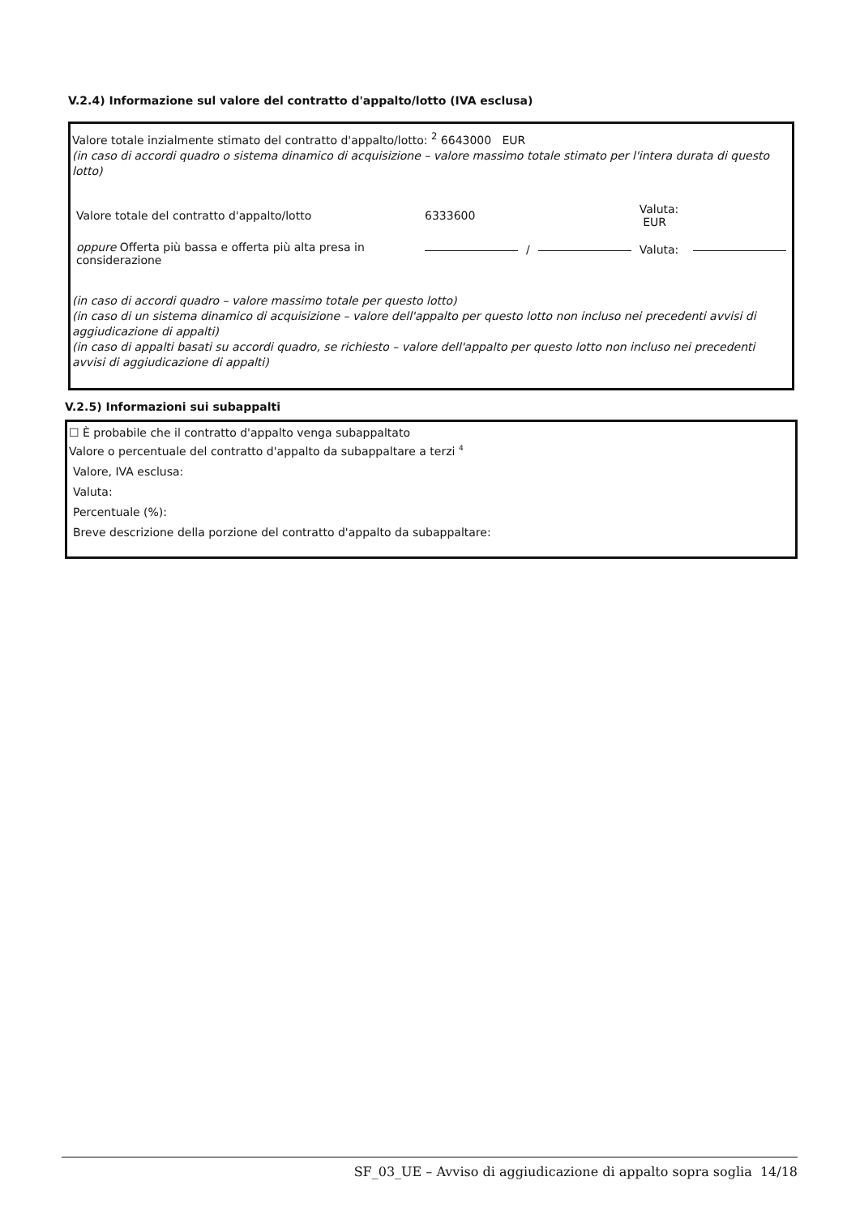V.2.4) Informazione sul valore del contratto d'appalto/lotto (IVA esclusa)
Valore totale inzialmente stimato del contratto d'appalto/lotto: <sup>2</sup> 6643000 EUR
(in caso di accordi quadro o sistema dinamico di acquisizione – valore massimo totale stimato per l'intera durata di questo lotto)
| Valore totale del contratto d'appalto/lotto | 6333600 | | | Valuta: EUR | |
| oppure Offerta più bassa e offerta più alta presa in considerazione | | / | | Valuta: | |
(in caso di accordi quadro – valore massimo totale per questo lotto)
(in caso di un sistema dinamico di acquisizione – valore dell'appalto per questo lotto non incluso nei precedenti avvisi di aggiudicazione di appalti)
(in caso di appalti basati su accordi quadro, se richiesto – valore dell'appalto per questo lotto non incluso nei precedenti avvisi di aggiudicazione di appalti)
V.2.5) Informazioni sui subappalti
☐ È probabile che il contratto d'appalto venga subappaltato
Valore o percentuale del contratto d'appalto da subappaltare a terzi <sup>4</sup>
Valore, IVA esclusa:
Valuta:
Percentuale (%):
Breve descrizione della porzione del contratto d'appalto da subappaltare:
SF_03_UE – Avviso di aggiudicazione di appalto sopra soglia 14/18